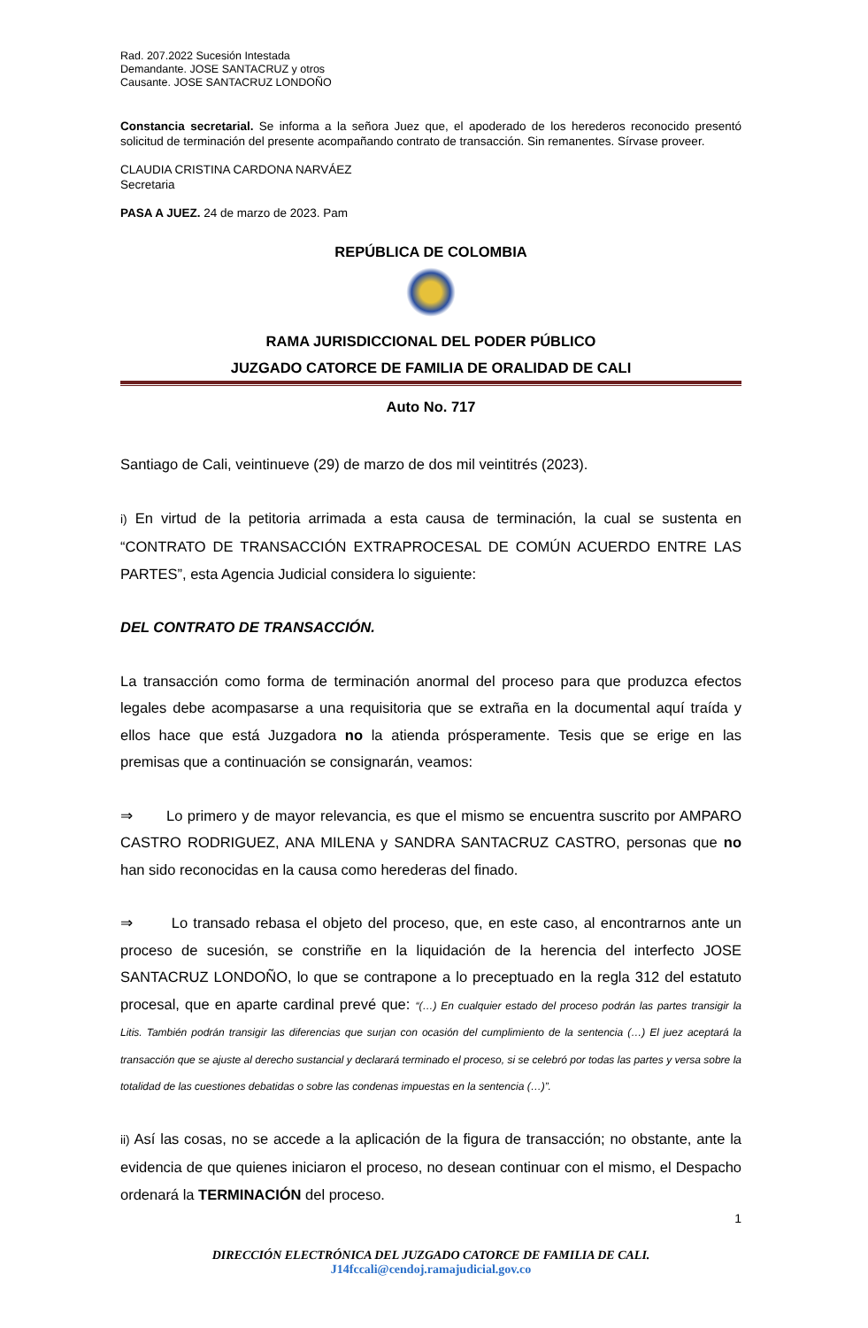Rad. 207.2022 Sucesión Intestada
Demandante. JOSE SANTACRUZ y otros
Causante. JOSE SANTACRUZ LONDOÑO
Constancia secretarial. Se informa a la señora Juez que, el apoderado de los herederos reconocido presentó solicitud de terminación del presente acompañando contrato de transacción. Sin remanentes. Sírvase proveer.
CLAUDIA CRISTINA CARDONA NARVÁEZ
Secretaria
PASA A JUEZ. 24 de marzo de 2023. Pam
REPÚBLICA DE COLOMBIA
RAMA JURISDICCIONAL DEL PODER PÚBLICO
JUZGADO CATORCE DE FAMILIA DE ORALIDAD DE CALI
Auto No. 717
Santiago de Cali, veintinueve (29) de marzo de dos mil veintitrés (2023).
i) En virtud de la petitoria arrimada a esta causa de terminación, la cual se sustenta en “CONTRATO DE TRANSACCIÓN EXTRAPROCESAL DE COMÚN ACUERDO ENTRE LAS PARTES”, esta Agencia Judicial considera lo siguiente:
DEL CONTRATO DE TRANSACCIÓN.
La transacción como forma de terminación anormal del proceso para que produzca efectos legales debe acompasarse a una requisitoria que se extraña en la documental aquí traída y ellos hace que está Juzgadora no la atienda prósperamente. Tesis que se erige en las premisas que a continuación se consignarán, veamos:
⇒ Lo primero y de mayor relevancia, es que el mismo se encuentra suscrito por AMPARO CASTRO RODRIGUEZ, ANA MILENA y SANDRA SANTACRUZ CASTRO, personas que no han sido reconocidas en la causa como herederas del finado.
⇒ Lo transado rebasa el objeto del proceso, que, en este caso, al encontrarnos ante un proceso de sucesión, se constriñe en la liquidación de la herencia del interfecto JOSE SANTACRUZ LONDOÑO, lo que se contrapone a lo preceptuado en la regla 312 del estatuto procesal, que en aparte cardinal prevé que: “(…) En cualquier estado del proceso podrán las partes transigir la Litis. También podrán transigir las diferencias que surjan con ocasión del cumplimiento de la sentencia (…) El juez aceptará la transacción que se ajuste al derecho sustancial y declarará terminado el proceso, si se celebró por todas las partes y versa sobre la totalidad de las cuestiones debatidas o sobre las condenas impuestas en la sentencia (…)”.
ii) Así las cosas, no se accede a la aplicación de la figura de transacción; no obstante, ante la evidencia de que quienes iniciaron el proceso, no desean continuar con el mismo, el Despacho ordenará la TERMINACIÓN del proceso.
1
DIRECCIÓN ELECTRÓNICA DEL JUZGADO CATORCE DE FAMILIA DE CALI.
J14fccali@cendoj.ramajudicial.gov.co